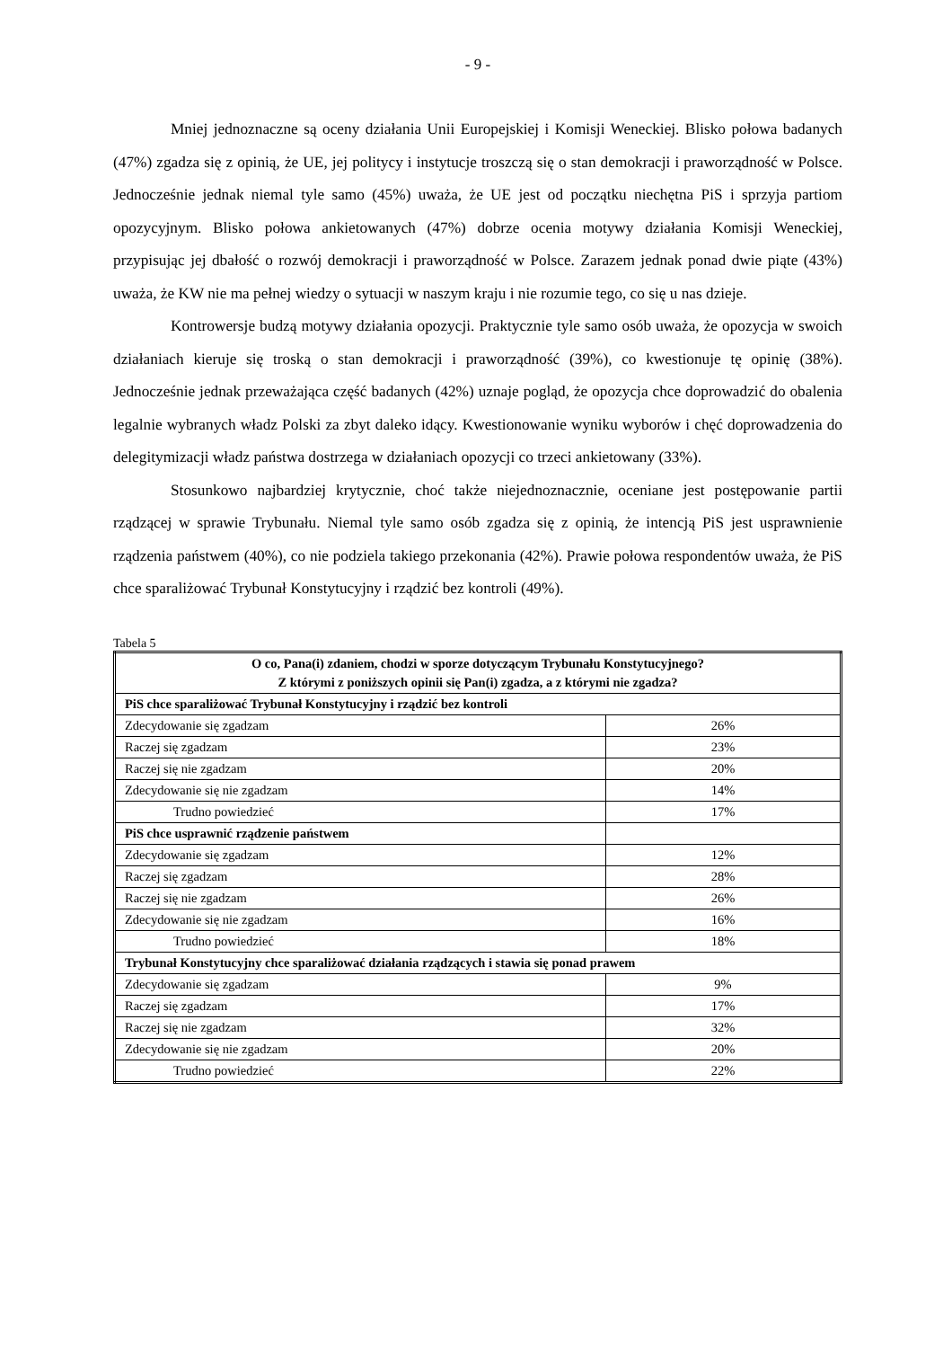- 9 -
Mniej jednoznaczne są oceny działania Unii Europejskiej i Komisji Weneckiej. Blisko połowa badanych (47%) zgadza się z opinią, że UE, jej politycy i instytucje troszczą się o stan demokracji i praworządność w Polsce. Jednocześnie jednak niemal tyle samo (45%) uważa, że UE jest od początku niechętna PiS i sprzyja partiom opozycyjnym. Blisko połowa ankietowanych (47%) dobrze ocenia motywy działania Komisji Weneckiej, przypisując jej dbałość o rozwój demokracji i praworządność w Polsce. Zarazem jednak ponad dwie piąte (43%) uważa, że KW nie ma pełnej wiedzy o sytuacji w naszym kraju i nie rozumie tego, co się u nas dzieje.
Kontrowersje budzą motywy działania opozycji. Praktycznie tyle samo osób uważa, że opozycja w swoich działaniach kieruje się troską o stan demokracji i praworządność (39%), co kwestionuje tę opinię (38%). Jednocześnie jednak przeważająca część badanych (42%) uznaje pogląd, że opozycja chce doprowadzić do obalenia legalnie wybranych władz Polski za zbyt daleko idący. Kwestionowanie wyniku wyborów i chęć doprowadzenia do delegitymizacji władz państwa dostrzega w działaniach opozycji co trzeci ankietowany (33%).
Stosunkowo najbardziej krytycznie, choć także niejednoznacznie, oceniane jest postępowanie partii rządzącej w sprawie Trybunału. Niemal tyle samo osób zgadza się z opinią, że intencją PiS jest usprawnienie rządzenia państwem (40%), co nie podziela takiego przekonania (42%). Prawie połowa respondentów uważa, że PiS chce sparaliżować Trybunał Konstytucyjny i rządzić bez kontroli (49%).
Tabela 5
| O co, Pana(i) zdaniem, chodzi w sporze dotyczącym Trybunału Konstytucyjnego? Z którymi z poniższych opinii się Pan(i) zgadza, a z którymi nie zgadza? | |
| --- | --- |
| PiS chce sparaliżować Trybunał Konstytucyjny i rządzić bez kontroli | |
| Zdecydowanie się zgadzam | 26% |
| Raczej się zgadzam | 23% |
| Raczej się nie zgadzam | 20% |
| Zdecydowanie się nie zgadzam | 14% |
| Trudno powiedzieć | 17% |
| PiS chce usprawnić rządzenie państwem | |
| Zdecydowanie się zgadzam | 12% |
| Raczej się zgadzam | 28% |
| Raczej się nie zgadzam | 26% |
| Zdecydowanie się nie zgadzam | 16% |
| Trudno powiedzieć | 18% |
| Trybunał Konstytucyjny chce sparaliżować działania rządzących i stawia się ponad prawem | |
| Zdecydowanie się zgadzam | 9% |
| Raczej się zgadzam | 17% |
| Raczej się nie zgadzam | 32% |
| Zdecydowanie się nie zgadzam | 20% |
| Trudno powiedzieć | 22% |